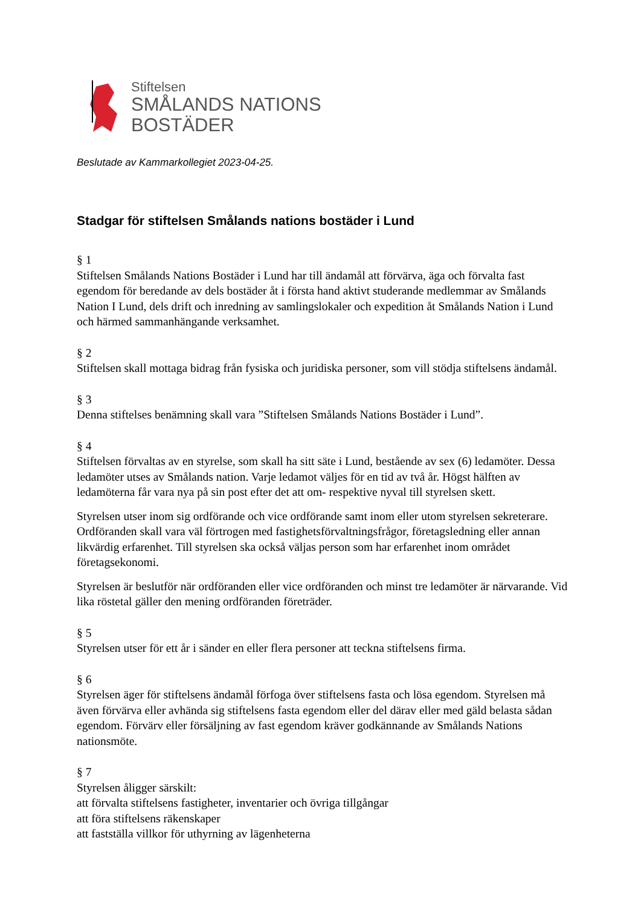Stiftelsen
SMÅLANDS NATIONS
BOSTÄDER
Beslutade av Kammarkollegiet 2023-04-25.
Stadgar för stiftelsen Smålands nations bostäder i Lund
§ 1
Stiftelsen Smålands Nations Bostäder i Lund har till ändamål att förvärva, äga och förvalta fast egendom för beredande av dels bostäder åt i första hand aktivt studerande medlemmar av Smålands Nation I Lund, dels drift och inredning av samlingslokaler och expedition åt Smålands Nation i Lund och härmed sammanhängande verksamhet.
§ 2
Stiftelsen skall mottaga bidrag från fysiska och juridiska personer, som vill stödja stiftelsens ändamål.
§ 3
Denna stiftelses benämning skall vara ”Stiftelsen Smålands Nations Bostäder i Lund”.
§ 4
Stiftelsen förvaltas av en styrelse, som skall ha sitt säte i Lund, bestående av sex (6) ledamöter. Dessa ledamöter utses av Smålands nation. Varje ledamot väljes för en tid av två år. Högst hälften av ledamöterna får vara nya på sin post efter det att om- respektive nyval till styrelsen skett.
Styrelsen utser inom sig ordförande och vice ordförande samt inom eller utom styrelsen sekreterare. Ordföranden skall vara väl förtrogen med fastighetsförvaltningsfrågor, företagsledning eller annan likvärdig erfarenhet. Till styrelsen ska också väljas person som har erfarenhet inom området företagsekonomi.
Styrelsen är beslutför när ordföranden eller vice ordföranden och minst tre ledamöter är närvarande. Vid lika röstetal gäller den mening ordföranden företräder.
§ 5
Styrelsen utser för ett år i sänder en eller flera personer att teckna stiftelsens firma.
§ 6
Styrelsen äger för stiftelsens ändamål förfoga över stiftelsens fasta och lösa egendom. Styrelsen må även förvärva eller avhända sig stiftelsens fasta egendom eller del därav eller med gäld belasta sådan egendom. Förvärv eller försäljning av fast egendom kräver godkännande av Smålands Nations nationsmöte.
§ 7
Styrelsen åligger särskilt:
att förvalta stiftelsens fastigheter, inventarier och övriga tillgångar
att föra stiftelsens räkenskaper
att fastställa villkor för uthyrning av lägenheterna